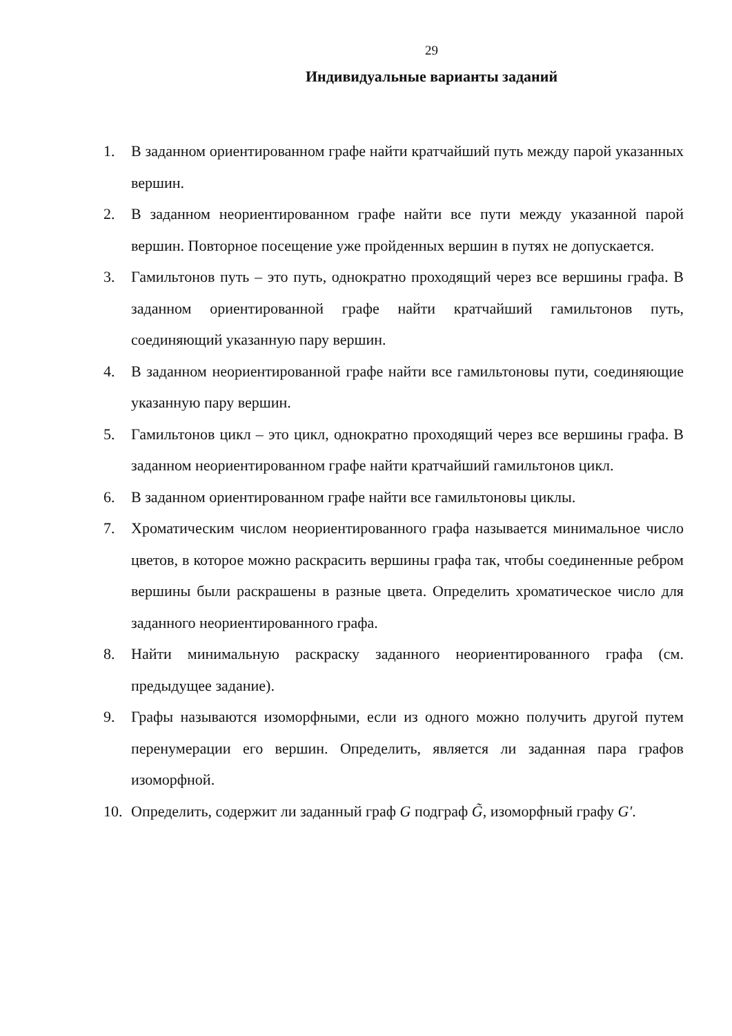29
Индивидуальные варианты заданий
1. В заданном ориентированном графе найти кратчайший путь между парой указанных вершин.
2. В заданном неориентированном графе найти все пути между указанной парой вершин. Повторное посещение уже пройденных вершин в путях не допускается.
3. Гамильтонов путь – это путь, однократно проходящий через все вершины графа. В заданном ориентированной графе найти кратчайший гамильтонов путь, соединяющий указанную пару вершин.
4. В заданном неориентированной графе найти все гамильтоновы пути, соединяющие указанную пару вершин.
5. Гамильтонов цикл – это цикл, однократно проходящий через все вершины графа. В заданном неориентированном графе найти кратчайший гамильтонов цикл.
6. В заданном ориентированном графе найти все гамильтоновы циклы.
7. Хроматическим числом неориентированного графа называется минимальное число цветов, в которое можно раскрасить вершины графа так, чтобы соединенные ребром вершины были раскрашены в разные цвета. Определить хроматическое число для заданного неориентированного графа.
8. Найти минимальную раскраску заданного неориентированного графа (см. предыдущее задание).
9. Графы называются изоморфными, если из одного можно получить другой путем перенумерации его вершин. Определить, является ли заданная пара графов изоморфной.
10. Определить, содержит ли заданный граф G подграф G̃, изоморфный графу G′.